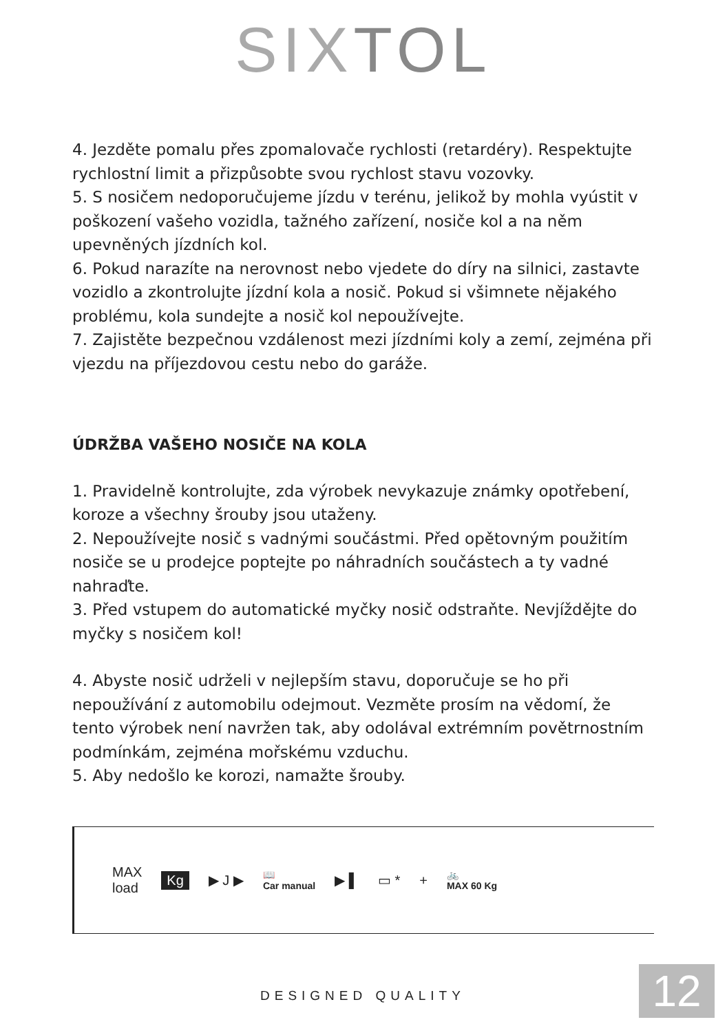SIXTOL
4. Jezděte pomalu přes zpomalovače rychlosti (retardéry). Respektujte rychlostní limit a přizpůsobte svou rychlost stavu vozovky.
5. S nosičem nedoporučujeme jízdu v terénu, jelikož by mohla vyústit v poškození vašeho vozidla, tažného zařízení, nosiče kol a na něm upevněných jízdních kol.
6. Pokud narazíte na nerovnost nebo vjedete do díry na silnici, zastavte vozidlo a zkontrolujte jízdní kola a nosič. Pokud si všimnete nějakého problému, kola sundejte a nosič kol nepoužívejte.
7. Zajistěte bezpečnou vzdálenost mezi jízdními koly a zemí, zejména při vjezdu na příjezdovou cestu nebo do garáže.
ÚDRŽBA VAŠEHO NOSIČE NA KOLA
1. Pravidelně kontrolujte, zda výrobek nevykazuje známky opotřebení, koroze a všechny šrouby jsou utaženy.
2. Nepoužívejte nosič s vadnými součástmi. Před opětovným použitím nosiče se u prodejce poptejte po náhradních součástech a ty vadné nahraďte.
3. Před vstupem do automatické myčky nosič odstraňte. Nevjíždějte do myčky s nosičem kol!
4. Abyste nosič udrželi v nejlepším stavu, doporučuje se ho při nepoužívání z automobilu odejmout. Vezměte prosím na vědomí, že tento výrobek není navržen tak, aby odolával extrémním povětrnostním podmínkám, zejména mořskému vzduchu.
5. Aby nedošlo ke korozi, namažte šrouby.
MAX
load Kg ▶ J ▶ 📖
Car manual ▶ ▌ ▭ * + 🚲
MAX 60 Kg
DESIGNED QUALITY 12